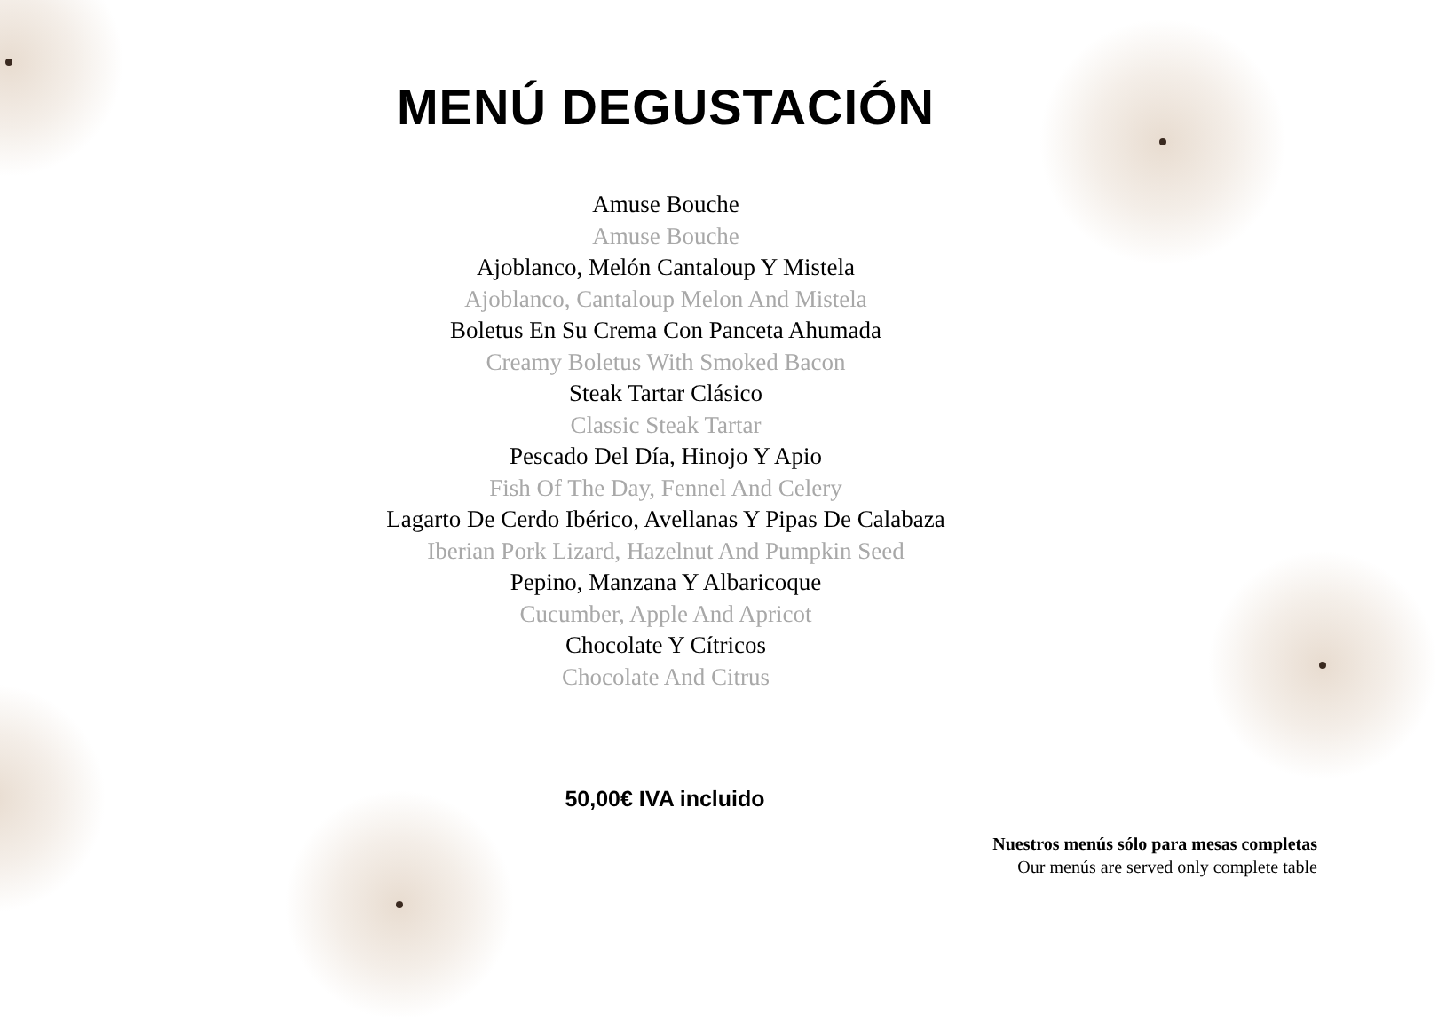MENÚ DEGUSTACIÓN
Amuse Bouche
Amuse Bouche
Ajoblanco, Melón Cantaloup Y Mistela
Ajoblanco, Cantaloup Melon And Mistela
Boletus En Su Crema Con Panceta Ahumada
Creamy Boletus With Smoked Bacon
Steak Tartar Clásico
Classic Steak Tartar
Pescado Del Día, Hinojo Y Apio
Fish Of The Day, Fennel And Celery
Lagarto De Cerdo Ibérico, Avellanas Y Pipas De Calabaza
Iberian Pork Lizard, Hazelnut And Pumpkin Seed
Pepino, Manzana Y Albaricoque
Cucumber, Apple And Apricot
Chocolate Y Cítricos
Chocolate And Citrus
50,00€ IVA incluido
Nuestros menús sólo para mesas completas
Our menús are served only complete table